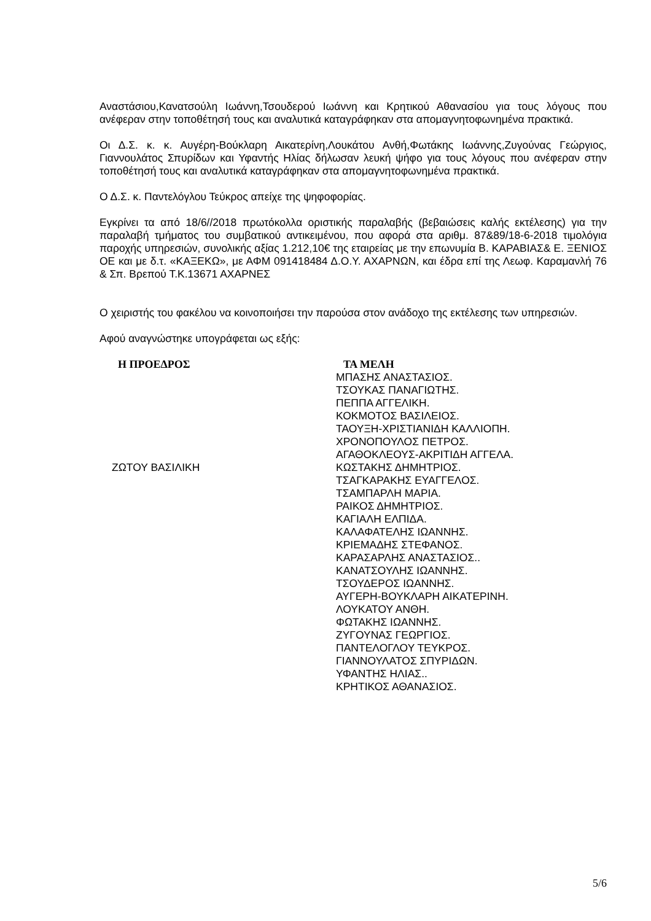Αναστάσιου,Κανατσούλη Ιωάννη,Τσουδερού Ιωάννη και Κρητικού Αθανασίου για τους λόγους που ανέφεραν στην τοποθέτησή τους και αναλυτικά καταγράφηκαν στα απομαγνητοφωνημένα πρακτικά.
Οι Δ.Σ. κ. κ. Αυγέρη-Βούκλαρη Αικατερίνη,Λουκάτου Ανθή,Φωτάκης Ιωάννης,Ζυγούνας Γεώργιος, Γιαννουλάτος Σπυρίδων και Υφαντής Ηλίας δήλωσαν λευκή ψήφο για τους λόγους που ανέφεραν στην τοποθέτησή τους και αναλυτικά καταγράφηκαν στα απομαγνητοφωνημένα πρακτικά.
Ο Δ.Σ. κ. Παντελόγλου Τεύκρος απείχε της ψηφοφορίας.
Εγκρίνει τα από 18/6//2018 πρωτόκολλα οριστικής παραλαβής (βεβαιώσεις καλής εκτέλεσης) για την παραλαβή τμήματος του συμβατικού αντικειμένου, που αφορά στα αριθμ. 87&89/18-6-2018 τιμολόγια παροχής υπηρεσιών, συνολικής αξίας 1.212,10€ της εταιρείας με την επωνυμία Β. ΚΑΡΑΒΙΑΣ& Ε. ΞΕΝΙΟΣ ΟΕ και με δ.τ. «ΚΑΞΕΚΩ», με ΑΦΜ 091418484 Δ.Ο.Υ. ΑΧΑΡΝΩΝ, και έδρα επί της Λεωφ. Καραμανλή 76 & Σπ. Βρεπού Τ.Κ.13671 ΑΧΑΡΝΕΣ
Ο χειριστής του φακέλου να κοινοποιήσει την παρούσα στον ανάδοχο της εκτέλεσης των υπηρεσιών.
Αφού αναγνώστηκε υπογράφεται ως εξής:
Η ΠΡΟΕΔΡΟΣ
ΖΩΤΟΥ ΒΑΣΙΛΙΚΗ
ΤΑ ΜΕΛΗ
ΜΠΑΣΗΣ ΑΝΑΣΤΑΣΙΟΣ.
ΤΣΟΥΚΑΣ ΠΑΝΑΓΙΩΤΗΣ.
ΠΕΠΠΑ ΑΓΓΕΛΙΚΗ.
ΚΟΚΜΟΤΟΣ ΒΑΣΙΛΕΙΟΣ.
ΤΑΟΥΞΗ-ΧΡΙΣΤΙΑΝΙΔΗ ΚΑΛΛΙΟΠΗ.
ΧΡΟΝΟΠΟΥΛΟΣ ΠΕΤΡΟΣ.
ΑΓΑΘΟΚΛΕΟΥΣ-ΑΚΡΙΤΙΔΗ ΑΓΓΕΛΑ.
ΚΩΣΤΑΚΗΣ ΔΗΜΗΤΡΙΟΣ.
ΤΣΑΓΚΑΡΑΚΗΣ ΕΥΑΓΓΕΛΟΣ.
ΤΣΑΜΠΑΡΛΗ ΜΑΡΙΑ.
ΡΑΙΚΟΣ ΔΗΜΗΤΡΙΟΣ.
ΚΑΓΙΑΛΗ ΕΛΠΙΔΑ.
ΚΑΛΑΦΑΤΕΛΗΣ ΙΩΑΝΝΗΣ.
ΚΡΙΕΜΑΔΗΣ ΣΤΕΦΑΝΟΣ.
ΚΑΡΑΣΑΡΛΗΣ ΑΝΑΣΤΑΣΙΟΣ..
ΚΑΝΑΤΣΟΥΛΗΣ ΙΩΑΝΝΗΣ.
ΤΣΟΥΔΕΡΟΣ ΙΩΑΝΝΗΣ.
ΑΥΓΕΡΗ-ΒΟΥΚΛΑΡΗ ΑΙΚΑΤΕΡΙΝΗ.
ΛΟΥΚΑΤΟΥ ΑΝΘΗ.
ΦΩΤΑΚΗΣ ΙΩΑΝΝΗΣ.
ΖΥΓΟΥΝΑΣ ΓΕΩΡΓΙΟΣ.
ΠΑΝΤΕΛΟΓΛΟΥ ΤΕΥΚΡΟΣ.
ΓΙΑΝΝΟΥΛΑΤΟΣ ΣΠΥΡΙΔΩΝ.
ΥΦΑΝΤΗΣ ΗΛΙΑΣ..
ΚΡΗΤΙΚΟΣ ΑΘΑΝΑΣΙΟΣ.
5/6